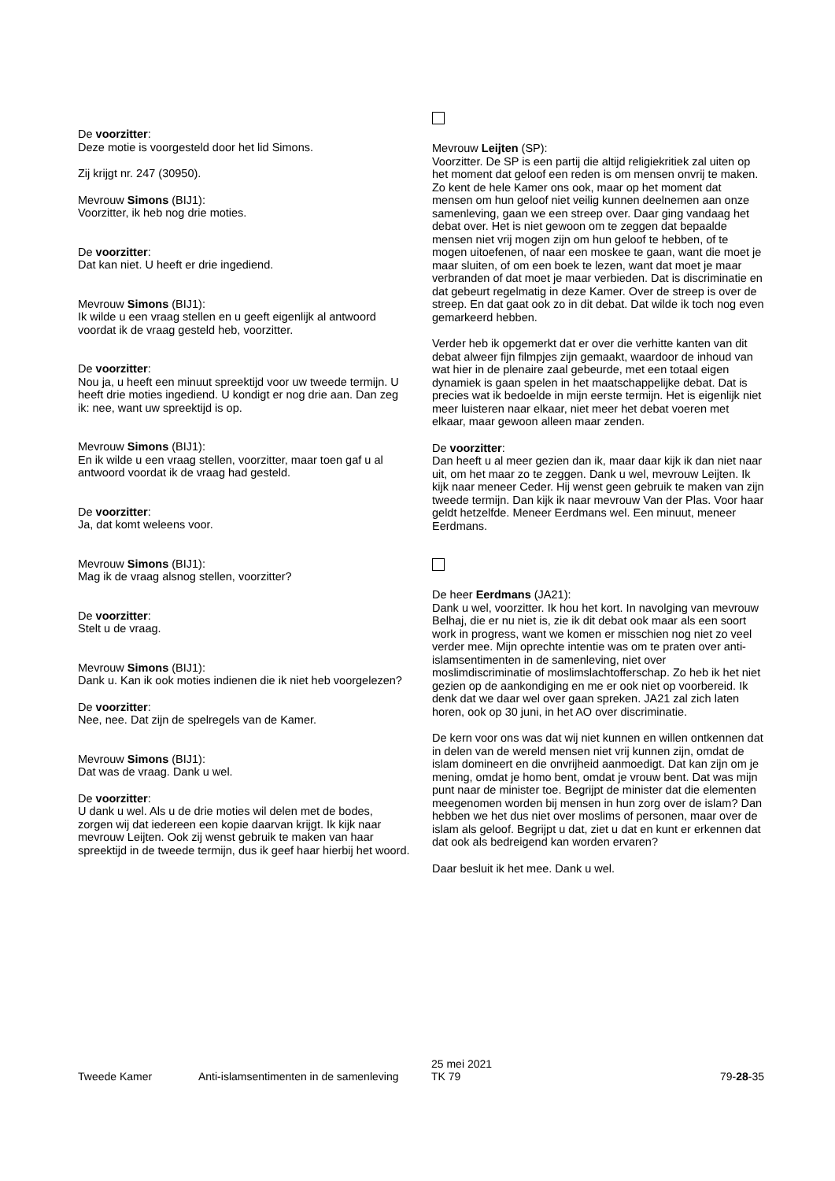De voorzitter:
Deze motie is voorgesteld door het lid Simons.
Zij krijgt nr. 247 (30950).
Mevrouw Simons (BIJ1):
Voorzitter, ik heb nog drie moties.
De voorzitter:
Dat kan niet. U heeft er drie ingediend.
Mevrouw Simons (BIJ1):
Ik wilde u een vraag stellen en u geeft eigenlijk al antwoord voordat ik de vraag gesteld heb, voorzitter.
De voorzitter:
Nou ja, u heeft een minuut spreektijd voor uw tweede termijn. U heeft drie moties ingediend. U kondigt er nog drie aan. Dan zeg ik: nee, want uw spreektijd is op.
Mevrouw Simons (BIJ1):
En ik wilde u een vraag stellen, voorzitter, maar toen gaf u al antwoord voordat ik de vraag had gesteld.
De voorzitter:
Ja, dat komt weleens voor.
Mevrouw Simons (BIJ1):
Mag ik de vraag alsnog stellen, voorzitter?
De voorzitter:
Stelt u de vraag.
Mevrouw Simons (BIJ1):
Dank u. Kan ik ook moties indienen die ik niet heb voorgelezen?
De voorzitter:
Nee, nee. Dat zijn de spelregels van de Kamer.
Mevrouw Simons (BIJ1):
Dat was de vraag. Dank u wel.
De voorzitter:
U dank u wel. Als u de drie moties wil delen met de bodes, zorgen wij dat iedereen een kopie daarvan krijgt. Ik kijk naar mevrouw Leijten. Ook zij wenst gebruik te maken van haar spreektijd in de tweede termijn, dus ik geef haar hierbij het woord.
Mevrouw Leijten (SP):
Voorzitter. De SP is een partij die altijd religiekritiek zal uiten op het moment dat geloof een reden is om mensen onvrij te maken. Zo kent de hele Kamer ons ook, maar op het moment dat mensen om hun geloof niet veilig kunnen deelnemen aan onze samenleving, gaan we een streep over. Daar ging vandaag het debat over. Het is niet gewoon om te zeggen dat bepaalde mensen niet vrij mogen zijn om hun geloof te hebben, of te mogen uitoefenen, of naar een moskee te gaan, want die moet je maar sluiten, of om een boek te lezen, want dat moet je maar verbranden of dat moet je maar verbieden. Dat is discriminatie en dat gebeurt regelmatig in deze Kamer. Over de streep is over de streep. En dat gaat ook zo in dit debat. Dat wilde ik toch nog even gemarkeerd hebben.
Verder heb ik opgemerkt dat er over die verhitte kanten van dit debat alweer fijn filmpjes zijn gemaakt, waardoor de inhoud van wat hier in de plenaire zaal gebeurde, met een totaal eigen dynamiek is gaan spelen in het maatschappelijke debat. Dat is precies wat ik bedoelde in mijn eerste termijn. Het is eigenlijk niet meer luisteren naar elkaar, niet meer het debat voeren met elkaar, maar gewoon alleen maar zenden.
De voorzitter:
Dan heeft u al meer gezien dan ik, maar daar kijk ik dan niet naar uit, om het maar zo te zeggen. Dank u wel, mevrouw Leijten. Ik kijk naar meneer Ceder. Hij wenst geen gebruik te maken van zijn tweede termijn. Dan kijk ik naar mevrouw Van der Plas. Voor haar geldt hetzelfde. Meneer Eerdmans wel. Een minuut, meneer Eerdmans.
De heer Eerdmans (JA21):
Dank u wel, voorzitter. Ik hou het kort. In navolging van mevrouw Belhaj, die er nu niet is, zie ik dit debat ook maar als een soort work in progress, want we komen er misschien nog niet zo veel verder mee. Mijn oprechte intentie was om te praten over anti-islamsentimenten in de samenleving, niet over moslimdiscriminatie of moslimslachtofferschap. Zo heb ik het niet gezien op de aankondiging en me er ook niet op voorbereid. Ik denk dat we daar wel over gaan spreken. JA21 zal zich laten horen, ook op 30 juni, in het AO over discriminatie.
De kern voor ons was dat wij niet kunnen en willen ontkennen dat in delen van de wereld mensen niet vrij kunnen zijn, omdat de islam domineert en die onvrijheid aanmoedigt. Dat kan zijn om je mening, omdat je homo bent, omdat je vrouw bent. Dat was mijn punt naar de minister toe. Begrijpt de minister dat die elementen meegenomen worden bij mensen in hun zorg over de islam? Dan hebben we het dus niet over moslims of personen, maar over de islam als geloof. Begrijpt u dat, ziet u dat en kunt er erkennen dat dat ook als bedreigend kan worden ervaren?
Daar besluit ik het mee. Dank u wel.
Tweede Kamer Anti-islamsentimenten in de samenleving
25 mei 2021
TK 79
79-28-35